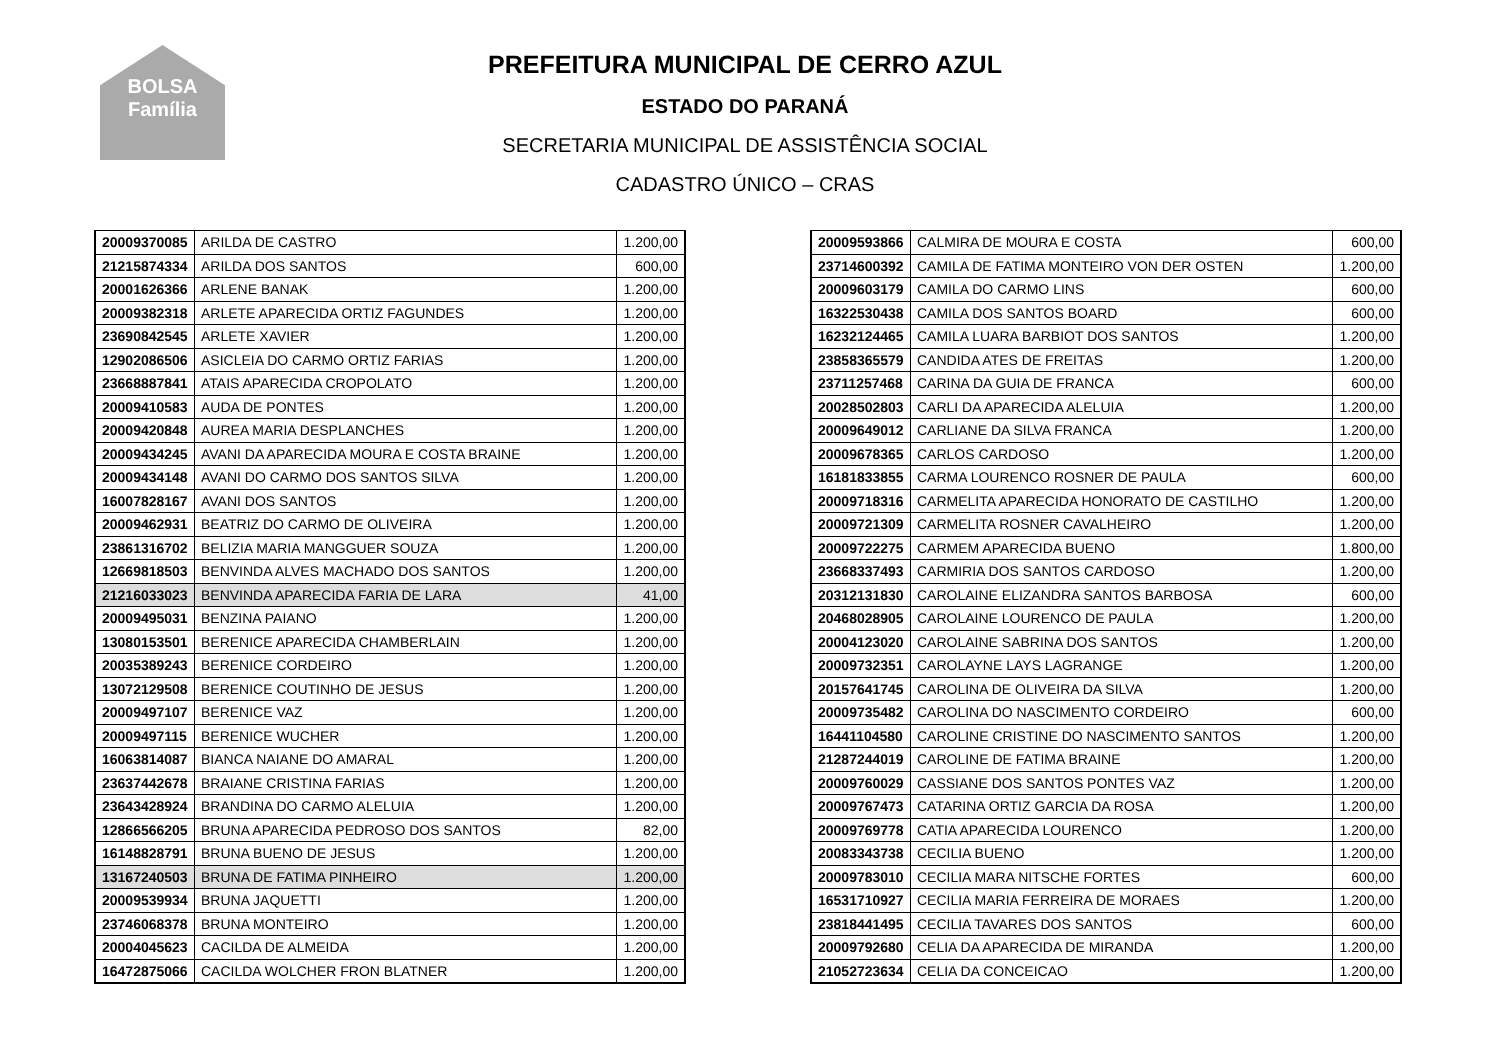BOLSA
Família
PREFEITURA MUNICIPAL DE CERRO AZUL
ESTADO DO PARANÁ
SECRETARIA MUNICIPAL DE ASSISTÊNCIA SOCIAL
CADASTRO ÚNICO – CRAS
| 20009370085 | ARILDA DE CASTRO | 1.200,00 |
| 21215874334 | ARILDA DOS SANTOS | 600,00 |
| 20001626366 | ARLENE BANAK | 1.200,00 |
| 20009382318 | ARLETE APARECIDA ORTIZ FAGUNDES | 1.200,00 |
| 23690842545 | ARLETE XAVIER | 1.200,00 |
| 12902086506 | ASICLEIA DO CARMO ORTIZ FARIAS | 1.200,00 |
| 23668887841 | ATAIS APARECIDA CROPOLATO | 1.200,00 |
| 20009410583 | AUDA DE PONTES | 1.200,00 |
| 20009420848 | AUREA MARIA DESPLANCHES | 1.200,00 |
| 20009434245 | AVANI DA APARECIDA MOURA E COSTA BRAINE | 1.200,00 |
| 20009434148 | AVANI DO CARMO DOS SANTOS SILVA | 1.200,00 |
| 16007828167 | AVANI DOS SANTOS | 1.200,00 |
| 20009462931 | BEATRIZ DO CARMO DE OLIVEIRA | 1.200,00 |
| 23861316702 | BELIZIA MARIA MANGGUER SOUZA | 1.200,00 |
| 12669818503 | BENVINDA ALVES MACHADO DOS SANTOS | 1.200,00 |
| 21216033023 | BENVINDA APARECIDA FARIA DE LARA | 41,00 |
| 20009495031 | BENZINA PAIANO | 1.200,00 |
| 13080153501 | BERENICE APARECIDA CHAMBERLAIN | 1.200,00 |
| 20035389243 | BERENICE CORDEIRO | 1.200,00 |
| 13072129508 | BERENICE COUTINHO DE JESUS | 1.200,00 |
| 20009497107 | BERENICE VAZ | 1.200,00 |
| 20009497115 | BERENICE WUCHER | 1.200,00 |
| 16063814087 | BIANCA NAIANE DO AMARAL | 1.200,00 |
| 23637442678 | BRAIANE CRISTINA FARIAS | 1.200,00 |
| 23643428924 | BRANDINA DO CARMO ALELUIA | 1.200,00 |
| 12866566205 | BRUNA APARECIDA PEDROSO DOS SANTOS | 82,00 |
| 16148828791 | BRUNA BUENO DE JESUS | 1.200,00 |
| 13167240503 | BRUNA DE FATIMA PINHEIRO | 1.200,00 |
| 20009539934 | BRUNA JAQUETTI | 1.200,00 |
| 23746068378 | BRUNA MONTEIRO | 1.200,00 |
| 20004045623 | CACILDA DE ALMEIDA | 1.200,00 |
| 16472875066 | CACILDA WOLCHER FRON BLATNER | 1.200,00 |
| 20009593866 | CALMIRA DE MOURA E COSTA | 600,00 |
| 23714600392 | CAMILA DE FATIMA MONTEIRO VON DER OSTEN | 1.200,00 |
| 20009603179 | CAMILA DO CARMO LINS | 600,00 |
| 16322530438 | CAMILA DOS SANTOS BOARD | 600,00 |
| 16232124465 | CAMILA LUARA BARBIOT DOS SANTOS | 1.200,00 |
| 23858365579 | CANDIDA ATES DE FREITAS | 1.200,00 |
| 23711257468 | CARINA DA GUIA DE FRANCA | 600,00 |
| 20028502803 | CARLI DA APARECIDA ALELUIA | 1.200,00 |
| 20009649012 | CARLIANE DA SILVA FRANCA | 1.200,00 |
| 20009678365 | CARLOS CARDOSO | 1.200,00 |
| 16181833855 | CARMA LOURENCO ROSNER DE PAULA | 600,00 |
| 20009718316 | CARMELITA APARECIDA HONORATO DE CASTILHO | 1.200,00 |
| 20009721309 | CARMELITA ROSNER CAVALHEIRO | 1.200,00 |
| 20009722275 | CARMEM APARECIDA BUENO | 1.800,00 |
| 23668337493 | CARMIRIA DOS SANTOS CARDOSO | 1.200,00 |
| 20312131830 | CAROLAINE ELIZANDRA SANTOS BARBOSA | 600,00 |
| 20468028905 | CAROLAINE LOURENCO DE PAULA | 1.200,00 |
| 20004123020 | CAROLAINE SABRINA DOS SANTOS | 1.200,00 |
| 20009732351 | CAROLAYNE LAYS LAGRANGE | 1.200,00 |
| 20157641745 | CAROLINA DE OLIVEIRA DA SILVA | 1.200,00 |
| 20009735482 | CAROLINA DO NASCIMENTO CORDEIRO | 600,00 |
| 16441104580 | CAROLINE CRISTINE DO NASCIMENTO SANTOS | 1.200,00 |
| 21287244019 | CAROLINE DE FATIMA BRAINE | 1.200,00 |
| 20009760029 | CASSIANE DOS SANTOS PONTES VAZ | 1.200,00 |
| 20009767473 | CATARINA ORTIZ GARCIA DA ROSA | 1.200,00 |
| 20009769778 | CATIA APARECIDA LOURENCO | 1.200,00 |
| 20083343738 | CECILIA BUENO | 1.200,00 |
| 20009783010 | CECILIA MARA NITSCHE FORTES | 600,00 |
| 16531710927 | CECILIA MARIA FERREIRA DE MORAES | 1.200,00 |
| 23818441495 | CECILIA TAVARES DOS SANTOS | 600,00 |
| 20009792680 | CELIA DA APARECIDA DE MIRANDA | 1.200,00 |
| 21052723634 | CELIA DA CONCEICAO | 1.200,00 |